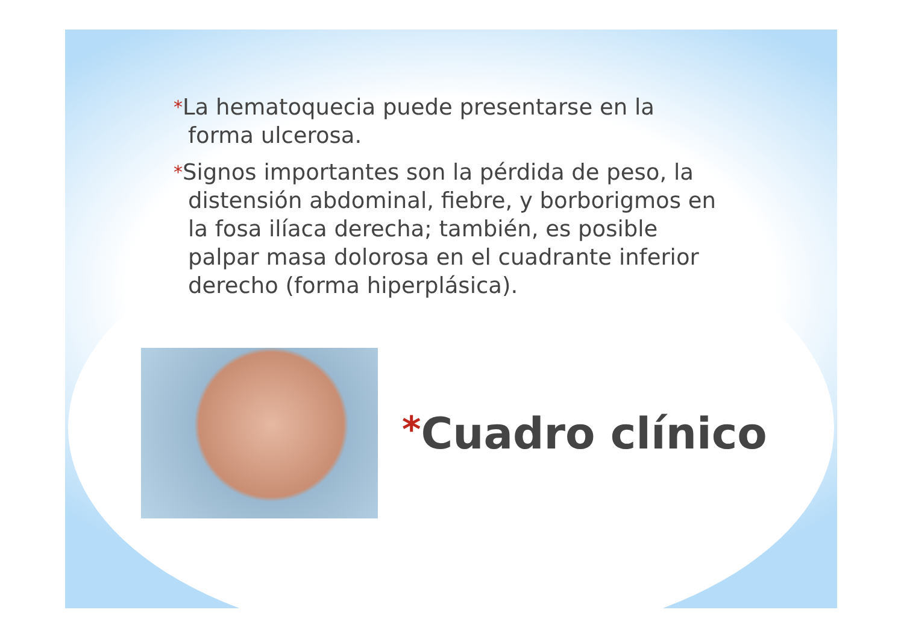*La hematoquecia puede presentarse en la forma ulcerosa.
*Signos importantes son la pérdida de peso, la distensión abdominal, fiebre, y borborigmos en la fosa ilíaca derecha; también, es posible palpar masa dolorosa en el cuadrante inferior derecho (forma hiperplásica).
*Cuadro clínico